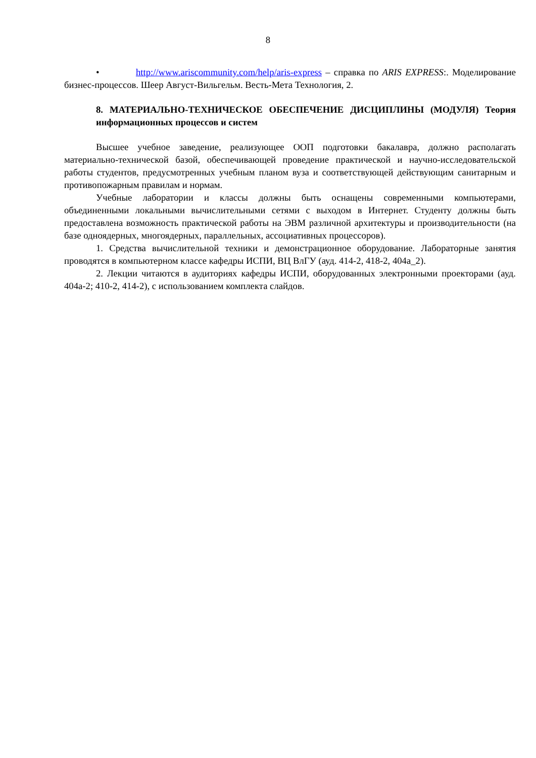8
• http://www.ariscommunity.com/help/aris-express – справка по ARIS EXPRESS:. Моделирование бизнес-процессов. Шеер Август-Вильгельм. Весть-Мета Технология, 2.
8. МАТЕРИАЛЬНО-ТЕХНИЧЕСКОЕ ОБЕСПЕЧЕНИЕ ДИСЦИПЛИНЫ (МОДУЛЯ) Теория информационных процессов и систем
Высшее учебное заведение, реализующее ООП подготовки бакалавра, должно располагать материально-технической базой, обеспечивающей проведение практической и научно-исследовательской работы студентов, предусмотренных учебным планом вуза и соответствующей действующим санитарным и противопожарным правилам и нормам.
Учебные лаборатории и классы должны быть оснащены современными компьютерами, объединенными локальными вычислительными сетями с выходом в Интернет. Студенту должны быть предоставлена возможность практической работы на ЭВМ различной архитектуры и производительности (на базе одноядерных, многоядерных, параллельных, ассоциативных процессоров).
1. Средства вычислительной техники и демонстрационное оборудование. Лабораторные занятия проводятся в компьютерном классе кафедры ИСПИ, ВЦ ВлГУ (ауд. 414-2, 418-2, 404а_2).
2. Лекции читаются в аудиториях кафедры ИСПИ, оборудованных электронными проекторами (ауд. 404а-2; 410-2, 414-2), с использованием комплекта слайдов.